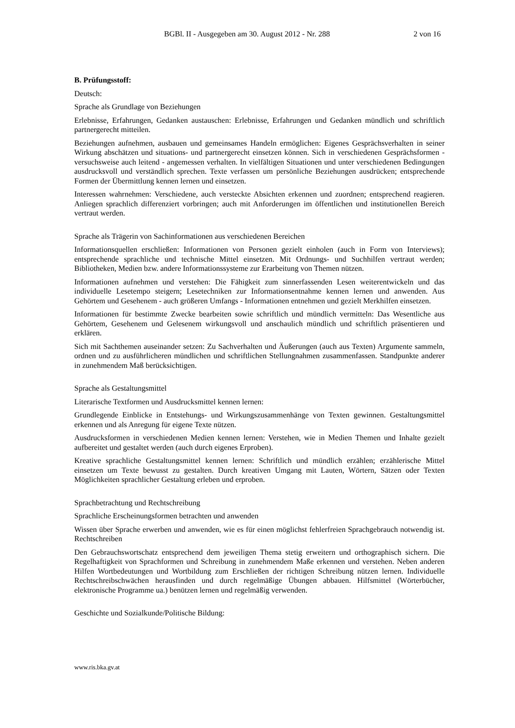BGBl. II - Ausgegeben am 30. August 2012 - Nr. 288 2 von 16
B. Prüfungsstoff:
Deutsch:
Sprache als Grundlage von Beziehungen
Erlebnisse, Erfahrungen, Gedanken austauschen: Erlebnisse, Erfahrungen und Gedanken mündlich und schriftlich partnergerecht mitteilen.
Beziehungen aufnehmen, ausbauen und gemeinsames Handeln ermöglichen: Eigenes Gesprächsverhalten in seiner Wirkung abschätzen und situations- und partnergerecht einsetzen können. Sich in verschiedenen Gesprächsformen - versuchsweise auch leitend - angemessen verhalten. In vielfältigen Situationen und unter verschiedenen Bedingungen ausdrucksvoll und verständlich sprechen. Texte verfassen um persönliche Beziehungen ausdrücken; entsprechende Formen der Übermittlung kennen lernen und einsetzen.
Interessen wahrnehmen: Verschiedene, auch versteckte Absichten erkennen und zuordnen; entsprechend reagieren. Anliegen sprachlich differenziert vorbringen; auch mit Anforderungen im öffentlichen und institutionellen Bereich vertraut werden.
Sprache als Trägerin von Sachinformationen aus verschiedenen Bereichen
Informationsquellen erschließen: Informationen von Personen gezielt einholen (auch in Form von Interviews); entsprechende sprachliche und technische Mittel einsetzen. Mit Ordnungs- und Suchhilfen vertraut werden; Bibliotheken, Medien bzw. andere Informationssysteme zur Erarbeitung von Themen nützen.
Informationen aufnehmen und verstehen: Die Fähigkeit zum sinnerfassenden Lesen weiterentwickeln und das individuelle Lesetempo steigern; Lesetechniken zur Informationsentnahme kennen lernen und anwenden. Aus Gehörtem und Gesehenem - auch größeren Umfangs - Informationen entnehmen und gezielt Merkhilfen einsetzen.
Informationen für bestimmte Zwecke bearbeiten sowie schriftlich und mündlich vermitteln: Das Wesentliche aus Gehörtem, Gesehenem und Gelesenem wirkungsvoll und anschaulich mündlich und schriftlich präsentieren und erklären.
Sich mit Sachthemen auseinander setzen: Zu Sachverhalten und Äußerungen (auch aus Texten) Argumente sammeln, ordnen und zu ausführlicheren mündlichen und schriftlichen Stellungnahmen zusammenfassen. Standpunkte anderer in zunehmendem Maß berücksichtigen.
Sprache als Gestaltungsmittel
Literarische Textformen und Ausdrucksmittel kennen lernen:
Grundlegende Einblicke in Entstehungs- und Wirkungszusammenhänge von Texten gewinnen. Gestaltungsmittel erkennen und als Anregung für eigene Texte nützen.
Ausdrucksformen in verschiedenen Medien kennen lernen: Verstehen, wie in Medien Themen und Inhalte gezielt aufbereitet und gestaltet werden (auch durch eigenes Erproben).
Kreative sprachliche Gestaltungsmittel kennen lernen: Schriftlich und mündlich erzählen; erzählerische Mittel einsetzen um Texte bewusst zu gestalten. Durch kreativen Umgang mit Lauten, Wörtern, Sätzen oder Texten Möglichkeiten sprachlicher Gestaltung erleben und erproben.
Sprachbetrachtung und Rechtschreibung
Sprachliche Erscheinungsformen betrachten und anwenden
Wissen über Sprache erwerben und anwenden, wie es für einen möglichst fehlerfreien Sprachgebrauch notwendig ist. Rechtschreiben
Den Gebrauchswortschatz entsprechend dem jeweiligen Thema stetig erweitern und orthographisch sichern. Die Regelhaftigkeit von Sprachformen und Schreibung in zunehmendem Maße erkennen und verstehen. Neben anderen Hilfen Wortbedeutungen und Wortbildung zum Erschließen der richtigen Schreibung nützen lernen. Individuelle Rechtschreibschwächen herausfinden und durch regelmäßige Übungen abbauen. Hilfsmittel (Wörterbücher, elektronische Programme ua.) benützen lernen und regelmäßig verwenden.
Geschichte und Sozialkunde/Politische Bildung:
www.ris.bka.gv.at